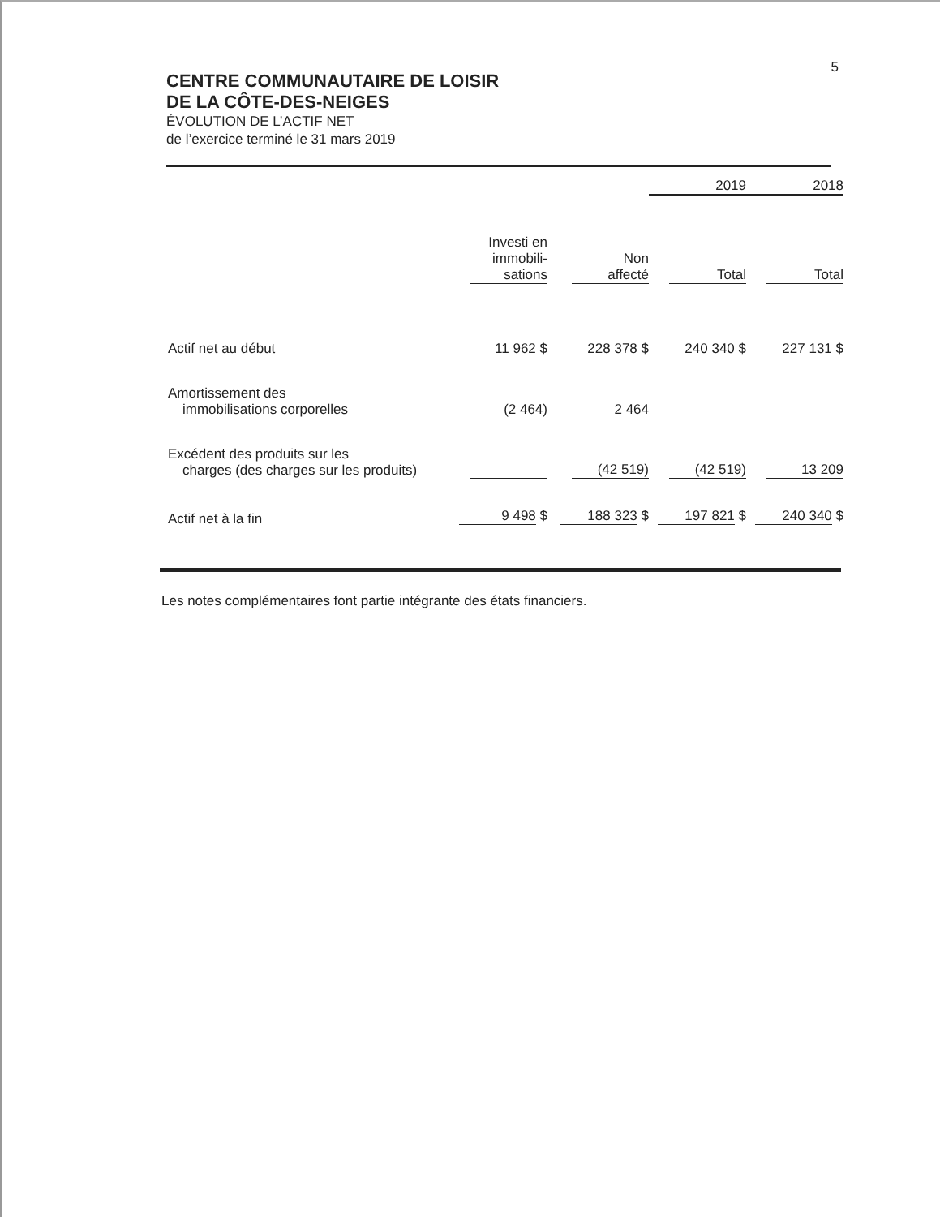5
CENTRE COMMUNAUTAIRE DE LOISIR
DE LA CÔTE-DES-NEIGES
ÉVOLUTION DE L’ACTIF NET
de l’exercice terminé le 31 mars 2019
| | | | 2019 | 2018 |
| | Investi en immobili- sations | Non affecté | Total | Total |
| Actif net au début | 11 962 $ | 228 378 $ | 240 340 $ | 227 131 $ |
| Amortissement des immobilisations corporelles | (2 464) | 2 464 | | |
| Excédent des produits sur les charges (des charges sur les produits) | | (42 519) | (42 519) | 13 209 |
| Actif net à la fin | 9 498 $ | 188 323 $ | 197 821 $ | 240 340 $ |
Les notes complémentaires font partie intégrante des états financiers.